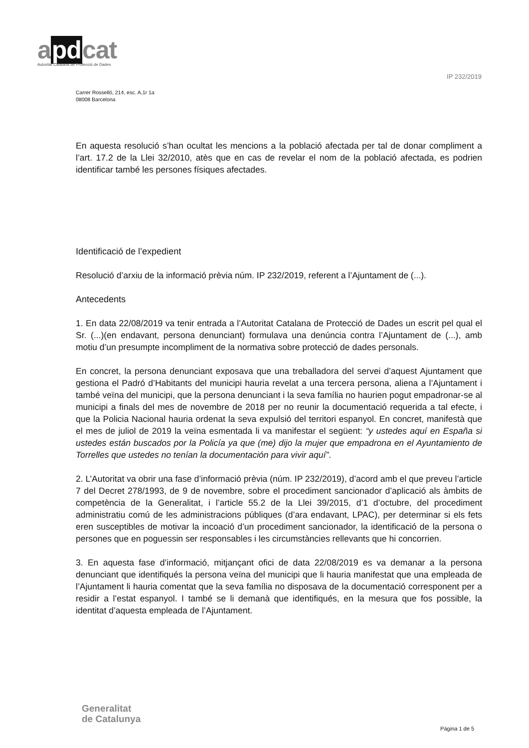apdcat
Autoritat Catalana de Protecció de Dades
IP 232/2019
Carrer Rosselló, 214, esc. A,1r 1a
08008 Barcelona
En aquesta resolució s’han ocultat les mencions a la població afectada per tal de donar compliment a l’art. 17.2 de la Llei 32/2010, atès que en cas de revelar el nom de la població afectada, es podrien identificar també les persones físiques afectades.
Identificació de l’expedient
Resolució d’arxiu de la informació prèvia núm. IP 232/2019, referent a l’Ajuntament de (...).
Antecedents
1. En data 22/08/2019 va tenir entrada a l’Autoritat Catalana de Protecció de Dades un escrit pel qual el Sr. (...)(en endavant, persona denunciant) formulava una denúncia contra l’Ajuntament de (...), amb motiu d’un presumpte incompliment de la normativa sobre protecció de dades personals.
En concret, la persona denunciant exposava que una treballadora del servei d’aquest Ajuntament que gestiona el Padró d’Habitants del municipi hauria revelat a una tercera persona, aliena a l’Ajuntament i també veïna del municipi, que la persona denunciant i la seva família no haurien pogut empadronar-se al municipi a finals del mes de novembre de 2018 per no reunir la documentació requerida a tal efecte, i que la Policia Nacional hauria ordenat la seva expulsió del territori espanyol. En concret, manifestà que el mes de juliol de 2019 la veïna esmentada li va manifestar el següent: “y ustedes aquí en España si ustedes están buscados por la Policía ya que (me) dijo la mujer que empadrona en el Ayuntamiento de Torrelles que ustedes no tenían la documentación para vivir aquí”.
2. L’Autoritat va obrir una fase d’informació prèvia (núm. IP 232/2019), d’acord amb el que preveu l’article 7 del Decret 278/1993, de 9 de novembre, sobre el procediment sancionador d’aplicació als àmbits de competència de la Generalitat, i l’article 55.2 de la Llei 39/2015, d’1 d’octubre, del procediment administratiu comú de les administracions públiques (d’ara endavant, LPAC), per determinar si els fets eren susceptibles de motivar la incoació d’un procediment sancionador, la identificació de la persona o persones que en poguessin ser responsables i les circumstàncies rellevants que hi concorrien.
3. En aquesta fase d’informació, mitjançant ofici de data 22/08/2019 es va demanar a la persona denunciant que identifiqués la persona veïna del municipi que li hauria manifestat que una empleada de l’Ajuntament li hauria comentat que la seva família no disposava de la documentació corresponent per a residir a l’estat espanyol. I també se li demanà que identifiqués, en la mesura que fos possible, la identitat d’aquesta empleada de l’Ajuntament.
Generalitat
de Catalunya
Pàgina 1 de 5